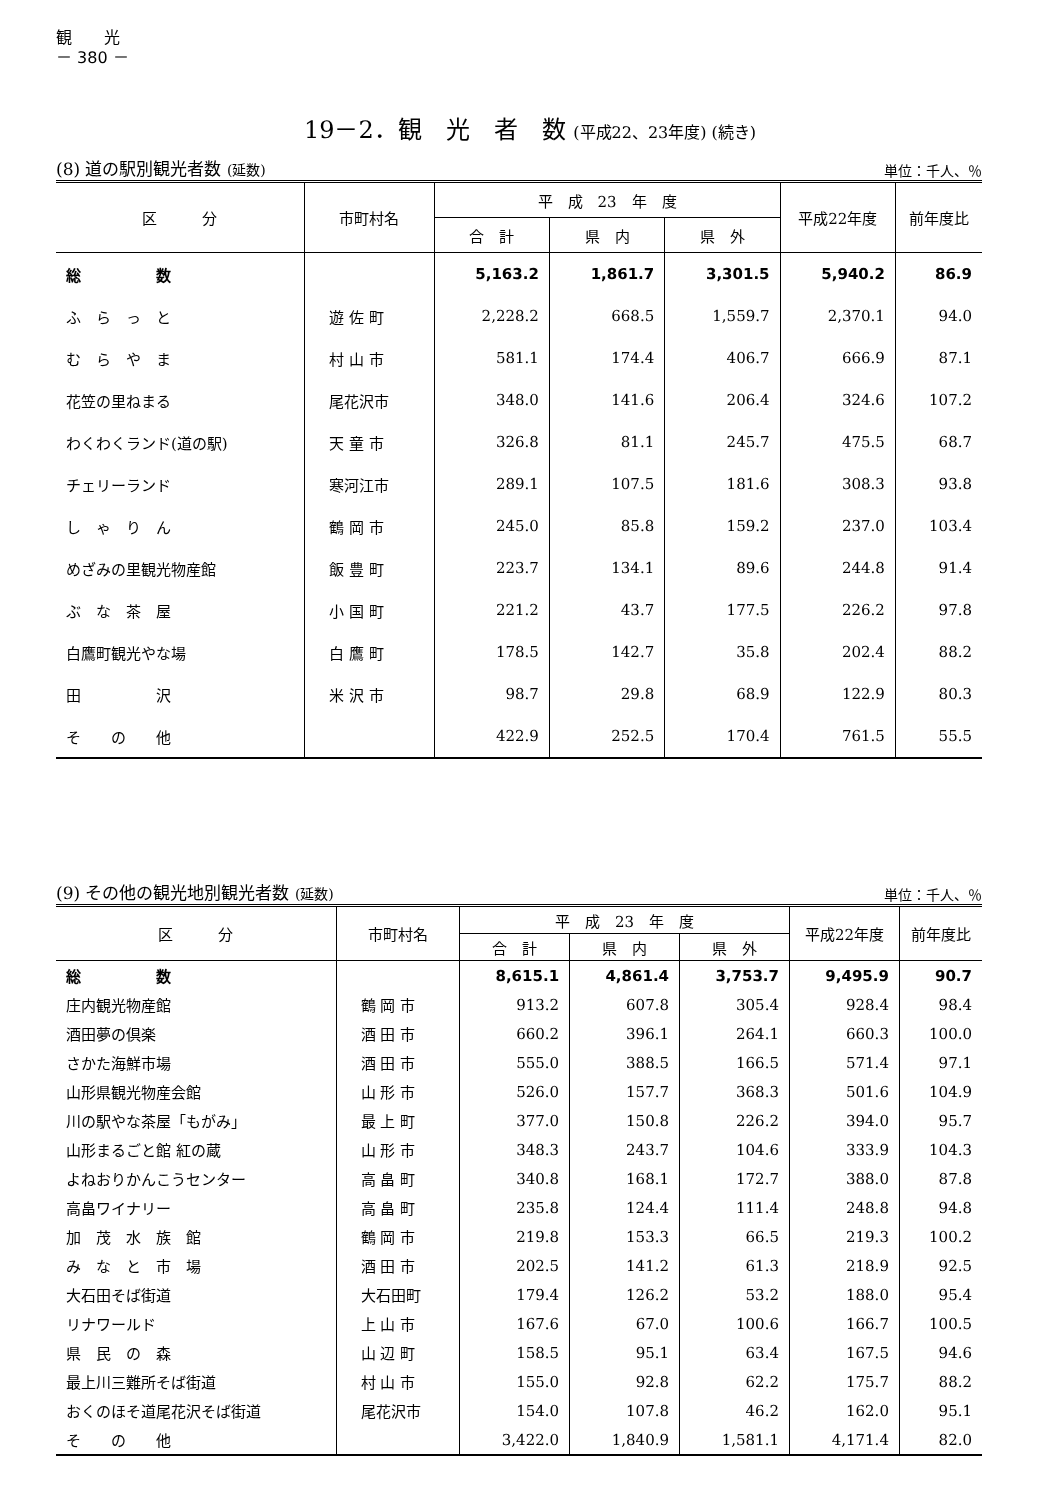観　　光
－ 380 －
19－2．観　光　者　数 (平成22、23年度) (続き)
(8) 道の駅別観光者数 (延数)
単位：千人、％
| 区 分 | 市町村名 | 平 成 23 年 度 | | | 平成22年度 | 前年度比 |
| --- | --- | --- | --- | --- | --- | --- |
| | | 合 計 | 県 内 | 県 外 | | |
| 総 数 | | 5,163.2 | 1,861.7 | 3,301.5 | 5,940.2 | 86.9 |
| ふ ら っ と | 遊 佐 町 | 2,228.2 | 668.5 | 1,559.7 | 2,370.1 | 94.0 |
| む ら や ま | 村 山 市 | 581.1 | 174.4 | 406.7 | 666.9 | 87.1 |
| 花笠の里ねまる | 尾花沢市 | 348.0 | 141.6 | 206.4 | 324.6 | 107.2 |
| わくわくランド(道の駅) | 天 童 市 | 326.8 | 81.1 | 245.7 | 475.5 | 68.7 |
| チェリーランド | 寒河江市 | 289.1 | 107.5 | 181.6 | 308.3 | 93.8 |
| し ゃ り ん | 鶴 岡 市 | 245.0 | 85.8 | 159.2 | 237.0 | 103.4 |
| めざみの里観光物産館 | 飯 豊 町 | 223.7 | 134.1 | 89.6 | 244.8 | 91.4 |
| ぶ な 茶 屋 | 小 国 町 | 221.2 | 43.7 | 177.5 | 226.2 | 97.8 |
| 白鷹町観光やな場 | 白 鷹 町 | 178.5 | 142.7 | 35.8 | 202.4 | 88.2 |
| 田 沢 | 米 沢 市 | 98.7 | 29.8 | 68.9 | 122.9 | 80.3 |
| そ の 他 | | 422.9 | 252.5 | 170.4 | 761.5 | 55.5 |
(9) その他の観光地別観光者数 (延数)
単位：千人、％
| 区 分 | 市町村名 | 平 成 23 年 度 | | | 平成22年度 | 前年度比 |
| --- | --- | --- | --- | --- | --- | --- |
| | | 合 計 | 県 内 | 県 外 | | |
| 総 数 | | 8,615.1 | 4,861.4 | 3,753.7 | 9,495.9 | 90.7 |
| 庄内観光物産館 | 鶴 岡 市 | 913.2 | 607.8 | 305.4 | 928.4 | 98.4 |
| 酒田夢の倶楽 | 酒 田 市 | 660.2 | 396.1 | 264.1 | 660.3 | 100.0 |
| さかた海鮮市場 | 酒 田 市 | 555.0 | 388.5 | 166.5 | 571.4 | 97.1 |
| 山形県観光物産会館 | 山 形 市 | 526.0 | 157.7 | 368.3 | 501.6 | 104.9 |
| 川の駅やな茶屋「もがみ」 | 最 上 町 | 377.0 | 150.8 | 226.2 | 394.0 | 95.7 |
| 山形まるごと館 紅の蔵 | 山 形 市 | 348.3 | 243.7 | 104.6 | 333.9 | 104.3 |
| よねおりかんこうセンター | 高 畠 町 | 340.8 | 168.1 | 172.7 | 388.0 | 87.8 |
| 高畠ワイナリー | 高 畠 町 | 235.8 | 124.4 | 111.4 | 248.8 | 94.8 |
| 加 茂 水 族 館 | 鶴 岡 市 | 219.8 | 153.3 | 66.5 | 219.3 | 100.2 |
| み な と 市 場 | 酒 田 市 | 202.5 | 141.2 | 61.3 | 218.9 | 92.5 |
| 大石田そば街道 | 大石田町 | 179.4 | 126.2 | 53.2 | 188.0 | 95.4 |
| リナワールド | 上 山 市 | 167.6 | 67.0 | 100.6 | 166.7 | 100.5 |
| 県 民 の 森 | 山 辺 町 | 158.5 | 95.1 | 63.4 | 167.5 | 94.6 |
| 最上川三難所そば街道 | 村 山 市 | 155.0 | 92.8 | 62.2 | 175.7 | 88.2 |
| おくのほそ道尾花沢そば街道 | 尾花沢市 | 154.0 | 107.8 | 46.2 | 162.0 | 95.1 |
| そ の 他 | | 3,422.0 | 1,840.9 | 1,581.1 | 4,171.4 | 82.0 |